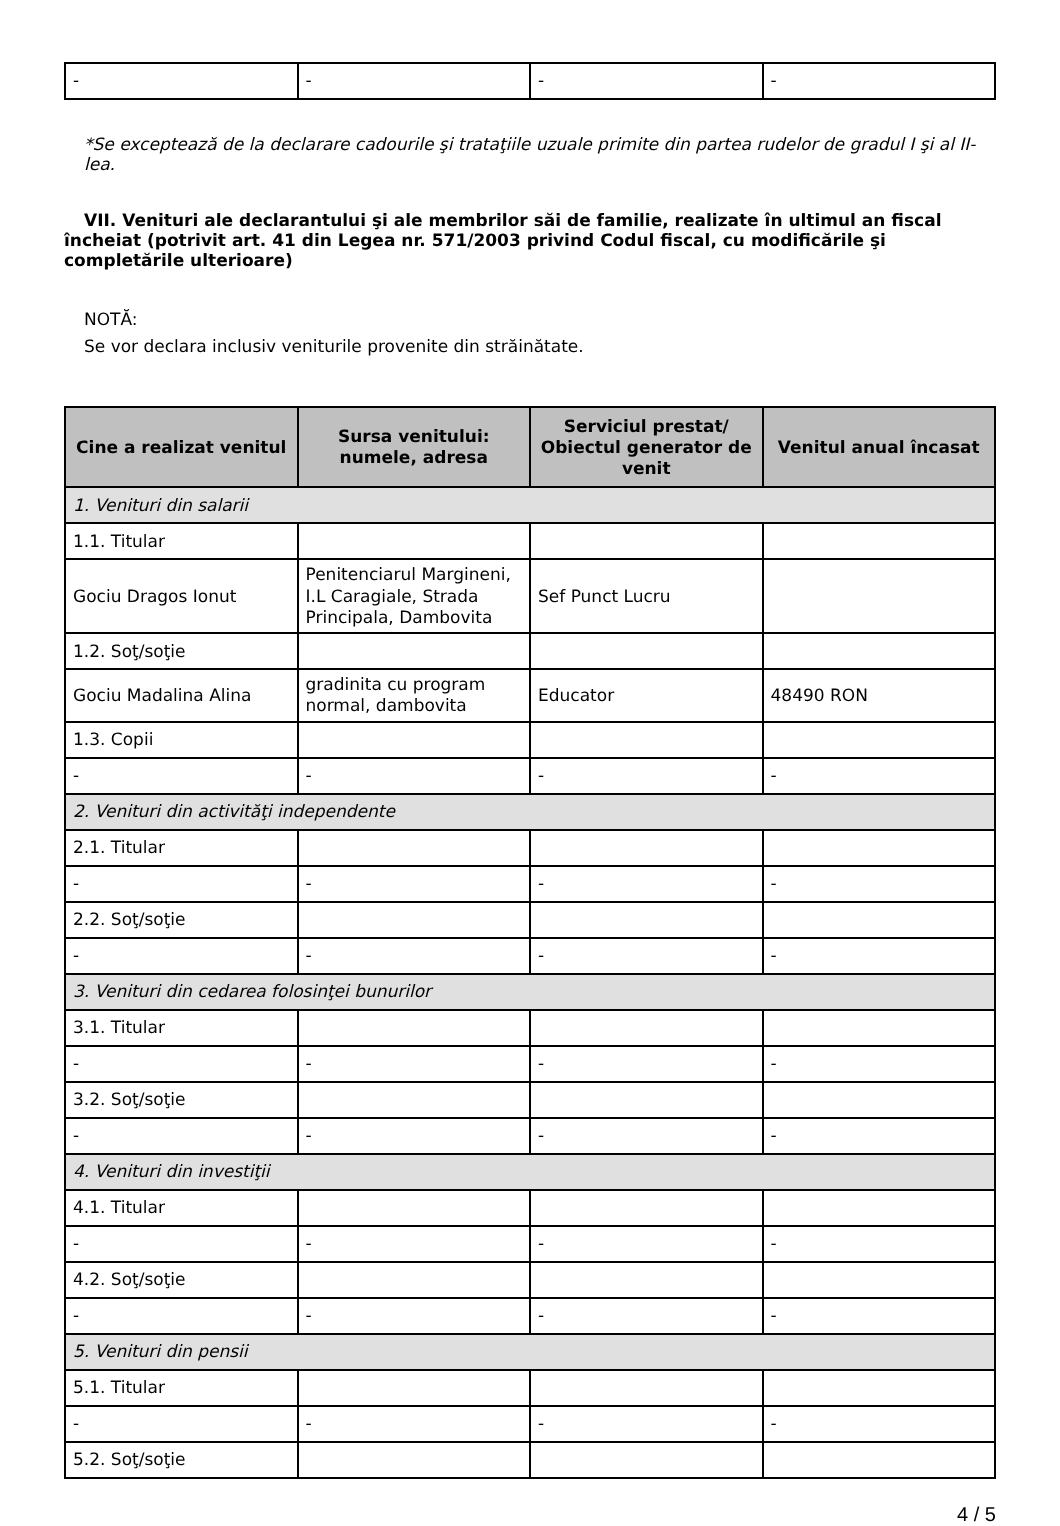| - | - | - | - |
*Se exceptează de la declarare cadourile şi trataţiile uzuale primite din partea rudelor de gradul I şi al II-lea.
VII. Venituri ale declarantului şi ale membrilor săi de familie, realizate în ultimul an fiscal încheiat (potrivit art. 41 din Legea nr. 571/2003 privind Codul fiscal, cu modificările şi completările ulterioare)
NOTĂ:
Se vor declara inclusiv veniturile provenite din străinătate.
| Cine a realizat venitul | Sursa venitului: numele, adresa | Serviciul prestat/ Obiectul generator de venit | Venitul anual încasat |
| --- | --- | --- | --- |
| 1. Venituri din salarii | | | |
| 1.1. Titular | | | |
| Gociu Dragos Ionut | Penitenciarul Margineni, I.L Caragiale, Strada Principala, Dambovita | Sef Punct Lucru | |
| 1.2. Soţ/soţie | | | |
| Gociu Madalina Alina | gradinita cu program normal, dambovita | Educator | 48490 RON |
| 1.3. Copii | | | |
| - | - | - | - |
| 2. Venituri din activităţi independente | | | |
| 2.1. Titular | | | |
| - | - | - | - |
| 2.2. Soţ/soţie | | | |
| - | - | - | - |
| 3. Venituri din cedarea folosinţei bunurilor | | | |
| 3.1. Titular | | | |
| - | - | - | - |
| 3.2. Soţ/soţie | | | |
| - | - | - | - |
| 4. Venituri din investiţii | | | |
| 4.1. Titular | | | |
| - | - | - | - |
| 4.2. Soţ/soţie | | | |
| - | - | - | - |
| 5. Venituri din pensii | | | |
| 5.1. Titular | | | |
| - | - | - | - |
| 5.2. Soţ/soţie | | | |
4 / 5